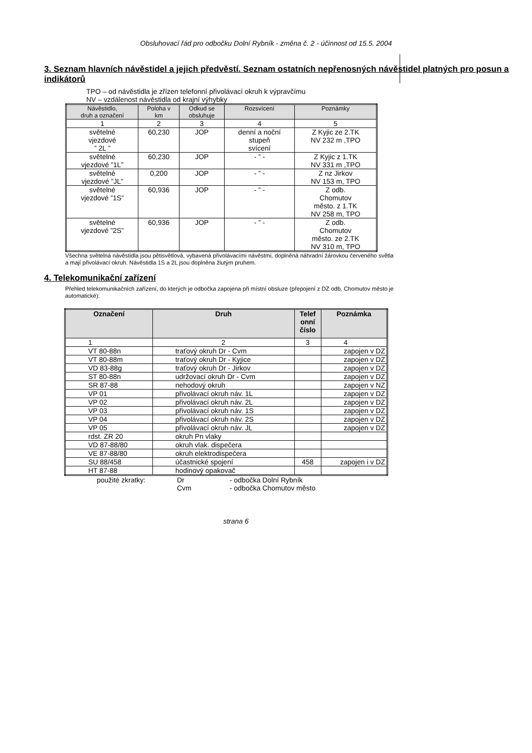Obsluhovací řád pro odbočku Dolní Rybník - změna č. 2 - účinnost od 15.5. 2004
3. Seznam hlavních návěstidel a jejich předvěstí. Seznam ostatních nepřenosných návěstidel platných pro posun a indikátorů
TPO – od návěstidla je zřízen telefonní přivolávací okruh k výpravčímu
NV – vzdálenost návěstidla od krajní výhybky
| Návěstidlo, druh a označení | Poloha v km | Odkud se obsluhuje | Rozsvícení | Poznámky |
| --- | --- | --- | --- | --- |
| 1 | 2 | 3 | 4 | 5 |
| světelné vjezdové ” 2L ” | 60,230 | JOP | denní a noční stupeň svícení | Z Kyjic ze 2.TK NV 232 m ,TPO |
| světelné vjezdové ”1L” | 60,230 | JOP | - ” - | Z Kyjic z 1.TK NV 331 m ,TPO |
| světelné vjezdové ”JL” | 0,200 | JOP | - ” - | Z nz Jirkov NV 153 m, TPO |
| světelné vjezdové ”1S” | 60,936 | JOP | - ” - | Z odb. Chomutov město. z 1.TK NV 258 m, TPO |
| světelné vjezdové ”2S” | 60,936 | JOP | - ” - | Z odb. Chomutov město. ze 2.TK NV 310 m, TPO |
Všechna světelná návěstidla jsou pětisvětlová, vybavená přivolávacími návěstmi, doplněná náhradní žárovkou červeného světla a mají přivolávací okruh. Návěstidla 1S a 2L jsou doplněna žlutým pruhem.
4. Telekomunikační zařízení
Přehled telekomunikačních zařízení, do kterých je odbočka zapojena při místní obsluze (přepojení z DZ odb. Chomutov město je automatické):
| Označení | Druh | Telef onní číslo | Poznámka |
| --- | --- | --- | --- |
| 1 | 2 | 3 | 4 |
| VT 80-88n | traťový okruh Dr - Cvm | | zapojen v DZ |
| VT 80-88m | traťový okruh Dr - Kyjice | | zapojen v DZ |
| VD 83-88g | traťový okruh Dr - Jirkov | | zapojen v DZ |
| ST 80-88n | udržovací okruh Dr - Cvm | | zapojen v DZ |
| SR 87-88 | nehodový okruh | | zapojen v NZ |
| VP 01 | přivolávací okruh náv. 1L | | zapojen v DZ |
| VP 02 | přivolávací okruh náv. 2L | | zapojen v DZ |
| VP 03 | přivolávací okruh náv. 1S | | zapojen v DZ |
| VP 04 | přivolávací okruh náv. 2S | | zapojen v DZ |
| VP 05 | přivolávací okruh náv. JL | | zapojen v DZ |
| rdst. ZR 20 | okruh Pn vlaky | | |
| VD 87-88/80 | okruh vlak. dispečera | | |
| VE 87-88/80 | okruh elektrodispečera | | |
| SU 88/458 | účastnické spojení | 458 | zapojen i v DZ |
| HT 87-88 | hodinový opakovač | | |
použité zkratky: Dr - odbočka Dolní Rybník Cvm - odbočka Chomutov město
strana 6